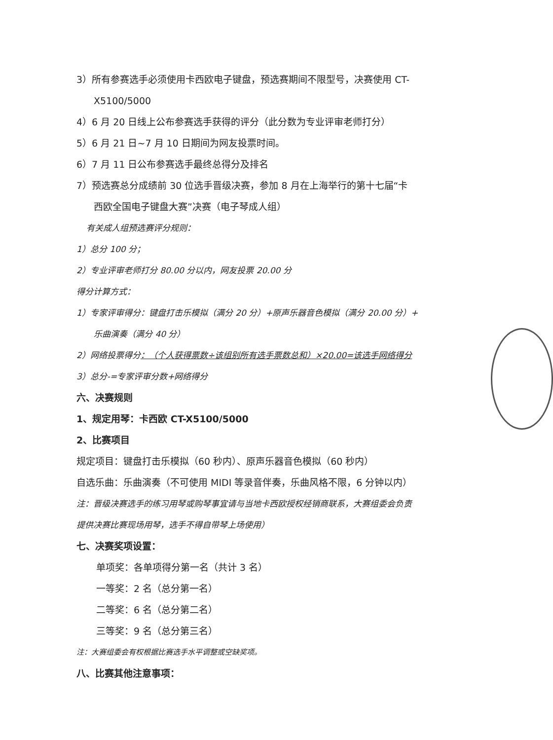3）所有参赛选手必须使用卡西欧电子键盘，预选赛期间不限型号，决赛使用 CT-
X5100/5000
4）6 月 20 日线上公布参赛选手获得的评分（此分数为专业评审老师打分）
5）6 月 21 日~7 月 10 日期间为网友投票时间。
6）7 月 11 日公布参赛选手最终总得分及排名
7）预选赛总分成绩前 30 位选手晋级决赛，参加 8 月在上海举行的第十七届“卡
西欧全国电子键盘大赛”决赛（电子琴成人组）
有关成人组预选赛评分规则：
1）总分 100 分；
2）专业评审老师打分 80.00 分以内，网友投票 20.00 分
得分计算方式：
1）专家评审得分：键盘打击乐模拟（满分 20 分）+原声乐器音色模拟（满分 20.00 分）+
乐曲演奏（满分 40 分）
2）网络投票得分：（个人获得票数÷该组别所有选手票数总和）×20.00=该选手网络得分
3）总分-=专家评审分数+网络得分
六、决赛规则
1、规定用琴：卡西欧 CT-X5100/5000
2、比赛项目
规定项目：键盘打击乐模拟（60 秒内）、原声乐器音色模拟（60 秒内）
自选乐曲：乐曲演奏（不可使用 MIDI 等录音伴奏，乐曲风格不限，6 分钟以内）
注：晋级决赛选手的练习用琴或购琴事宜请与当地卡西欧授权经销商联系，大赛组委会负责
提供决赛比赛现场用琴，选手不得自带琴上场使用）
七、决赛奖项设置：
单项奖：各单项得分第一名（共计 3 名）
一等奖：2 名（总分第一名）
二等奖：6 名（总分第二名）
三等奖：9 名（总分第三名）
注：大赛组委会有权根据比赛选手水平调整或空缺奖项。
八、比赛其他注意事项：